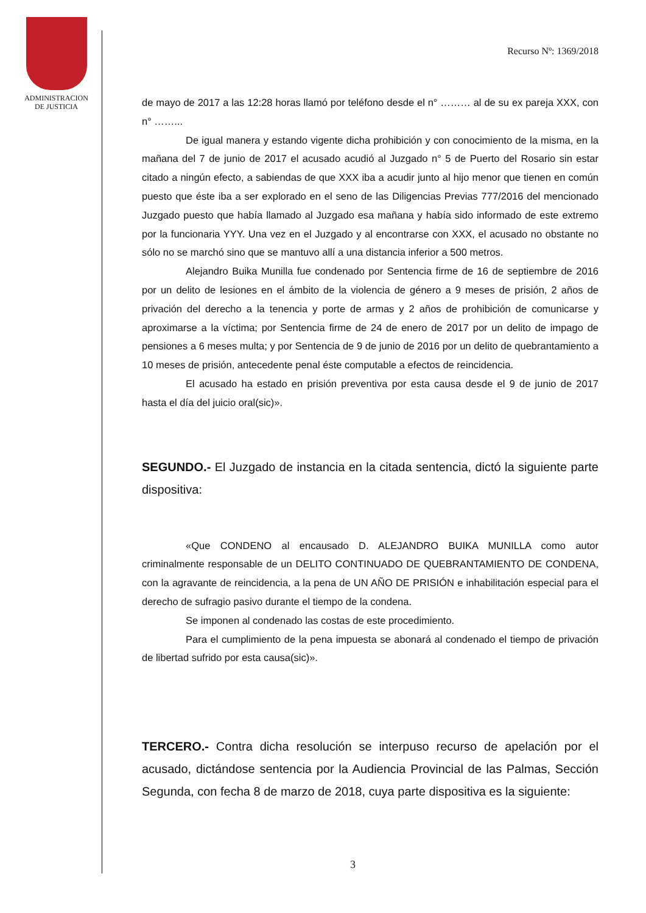ADMINISTRACION
DE JUSTICIA
Recurso Nº: 1369/2018
de mayo de 2017 a las 12:28 horas llamó por teléfono desde el n° ……… al de su ex pareja XXX, con n° ……...
De igual manera y estando vigente dicha prohibición y con conocimiento de la misma, en la mañana del 7 de junio de 2017 el acusado acudió al Juzgado n° 5 de Puerto del Rosario sin estar citado a ningún efecto, a sabiendas de que XXX iba a acudir junto al hijo menor que tienen en común puesto que éste iba a ser explorado en el seno de las Diligencias Previas 777/2016 del mencionado Juzgado puesto que había llamado al Juzgado esa mañana y había sido informado de este extremo por la funcionaria YYY. Una vez en el Juzgado y al encontrarse con XXX, el acusado no obstante no sólo no se marchó sino que se mantuvo allí a una distancia inferior a 500 metros.
Alejandro Buika Munilla fue condenado por Sentencia firme de 16 de septiembre de 2016 por un delito de lesiones en el ámbito de la violencia de género a 9 meses de prisión, 2 años de privación del derecho a la tenencia y porte de armas y 2 años de prohibición de comunicarse y aproximarse a la víctima; por Sentencia firme de 24 de enero de 2017 por un delito de impago de pensiones a 6 meses multa; y por Sentencia de 9 de junio de 2016 por un delito de quebrantamiento a 10 meses de prisión, antecedente penal éste computable a efectos de reincidencia.
El acusado ha estado en prisión preventiva por esta causa desde el 9 de junio de 2017 hasta el día del juicio oral(sic)».
SEGUNDO.- El Juzgado de instancia en la citada sentencia, dictó la siguiente parte dispositiva:
«Que CONDENO al encausado D. ALEJANDRO BUIKA MUNILLA como autor criminalmente responsable de un DELITO CONTINUADO DE QUEBRANTAMIENTO DE CONDENA, con la agravante de reincidencia, a la pena de UN AÑO DE PRISIÓN e inhabilitación especial para el derecho de sufragio pasivo durante el tiempo de la condena.
Se imponen al condenado las costas de este procedimiento.
Para el cumplimiento de la pena impuesta se abonará al condenado el tiempo de privación de libertad sufrido por esta causa(sic)».
TERCERO.- Contra dicha resolución se interpuso recurso de apelación por el acusado, dictándose sentencia por la Audiencia Provincial de las Palmas, Sección Segunda, con fecha 8 de marzo de 2018, cuya parte dispositiva es la siguiente:
3